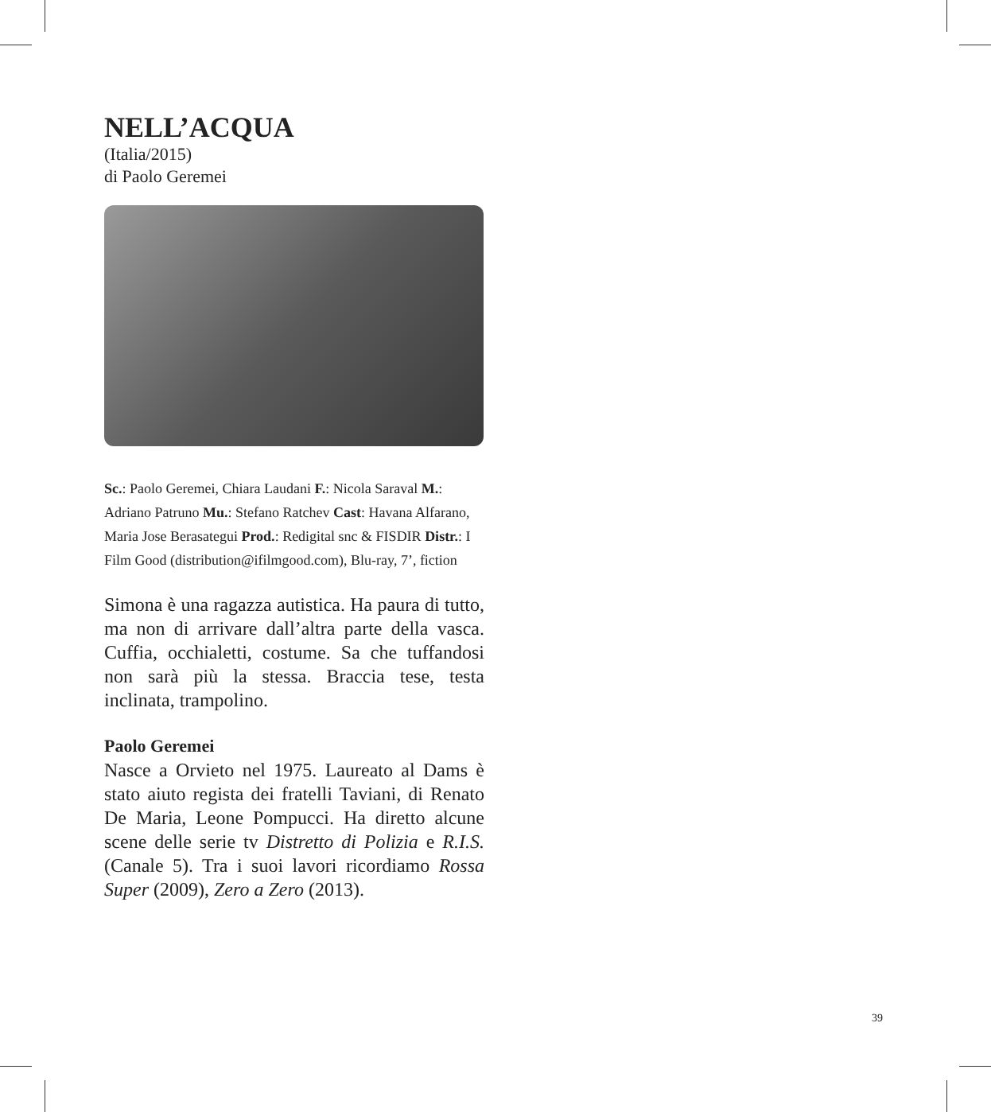NELL’ACQUA
(Italia/2015)
di Paolo Geremei
Sc.: Paolo Geremei, Chiara Laudani F.: Nicola Saraval M.: Adriano Patruno Mu.: Stefano Ratchev Cast: Havana Alfarano, Maria Jose Berasategui Prod.: Redigital snc & FISDIR Distr.: I Film Good (distribution@ifilmgood.com), Blu-ray, 7’, fiction
Simona è una ragazza autistica. Ha paura di tutto, ma non di arrivare dall’altra parte della vasca. Cuffia, occhialetti, costume. Sa che tuffandosi non sarà più la stessa. Braccia tese, testa inclinata, trampolino.
Paolo Geremei
Nasce a Orvieto nel 1975. Laureato al Dams è stato aiuto regista dei fratelli Taviani, di Renato De Maria, Leone Pompucci. Ha diretto alcune scene delle serie tv Distretto di Polizia e R.I.S. (Canale 5). Tra i suoi lavori ricordiamo Rossa Super (2009), Zero a Zero (2013).
39